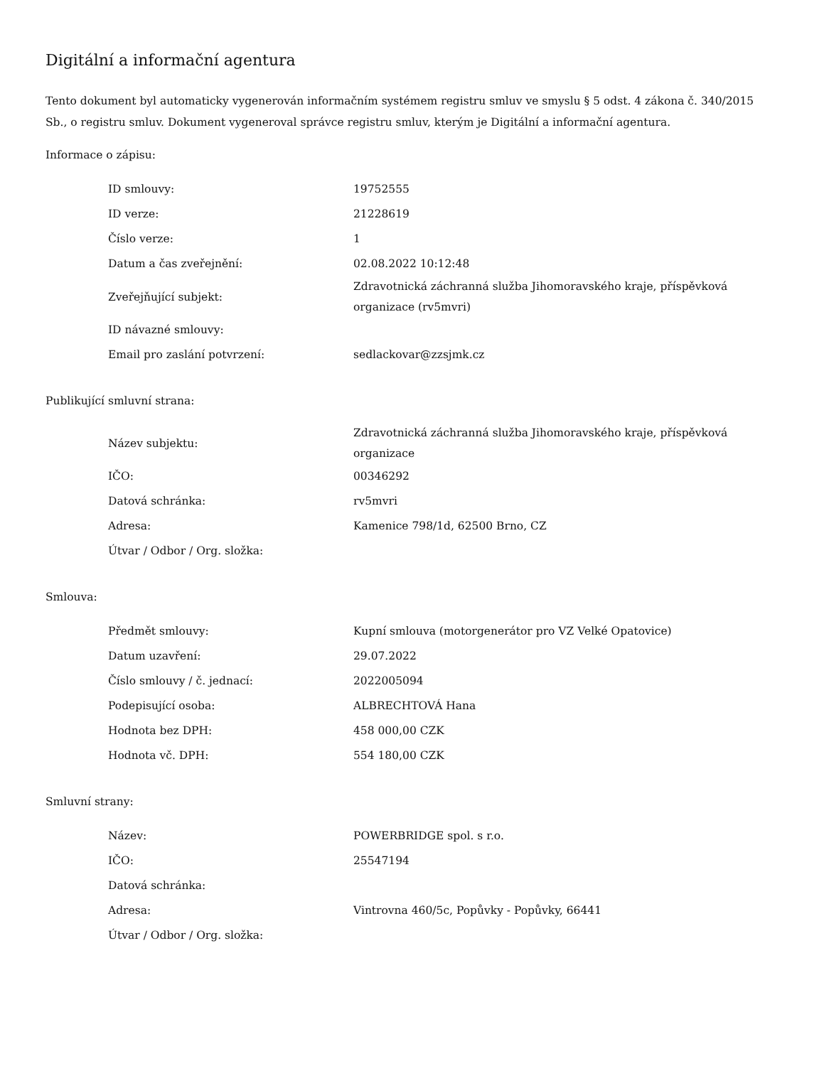Digitální a informační agentura
Tento dokument byl automaticky vygenerován informačním systémem registru smluv ve smyslu § 5 odst. 4 zákona č. 340/2015 Sb., o registru smluv. Dokument vygeneroval správce registru smluv, kterým je Digitální a informační agentura.
Informace o zápisu:
| ID smlouvy: | 19752555 |
| ID verze: | 21228619 |
| Číslo verze: | 1 |
| Datum a čas zveřejnění: | 02.08.2022 10:12:48 |
| Zveřejňující subjekt: | Zdravotnická záchranná služba Jihomoravského kraje, příspěvková organizace (rv5mvri) |
| ID návazné smlouvy: | |
| Email pro zaslání potvrzení: | sedlackovar@zzsjmk.cz |
Publikující smluvní strana:
| Název subjektu: | Zdravotnická záchranná služba Jihomoravského kraje, příspěvková organizace |
| IČO: | 00346292 |
| Datová schránka: | rv5mvri |
| Adresa: | Kamenice 798/1d, 62500 Brno, CZ |
| Útvar / Odbor / Org. složka: | |
Smlouva:
| Předmět smlouvy: | Kupní smlouva (motorgenerátor pro VZ Velké Opatovice) |
| Datum uzavření: | 29.07.2022 |
| Číslo smlouvy / č. jednací: | 2022005094 |
| Podepisující osoba: | ALBRECHTOVÁ Hana |
| Hodnota bez DPH: | 458 000,00 CZK |
| Hodnota vč. DPH: | 554 180,00 CZK |
Smluvní strany:
| Název: | POWERBRIDGE spol. s r.o. |
| IČO: | 25547194 |
| Datová schránka: | |
| Adresa: | Vintrovna 460/5c, Popůvky - Popůvky, 66441 |
| Útvar / Odbor / Org. složka: | |